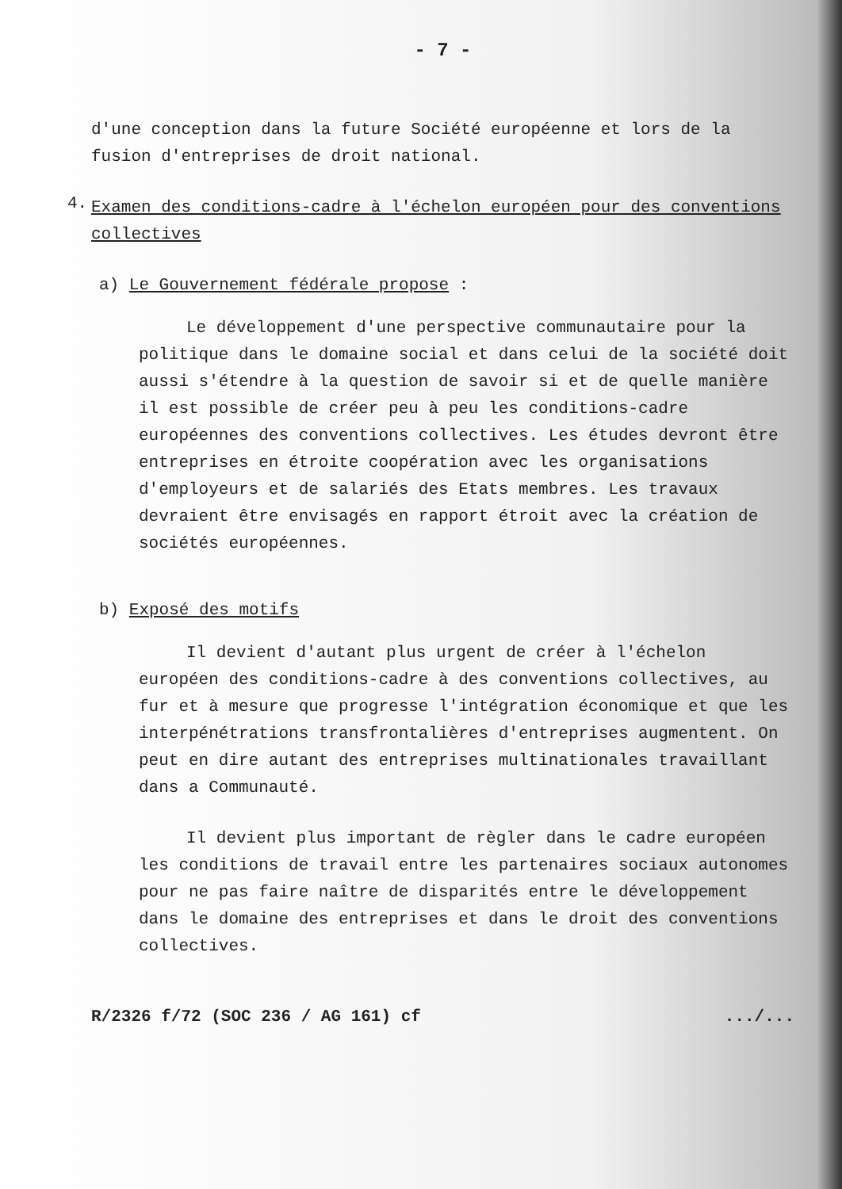- 7 -
d'une conception dans la future Société européenne et lors de la fusion d'entreprises de droit national.
4.
Examen des conditions-cadre à l'échelon européen pour des conventions collectives
a) Le Gouvernement fédérale propose :
Le développement d'une perspective communautaire pour la politique dans le domaine social et dans celui de la société doit aussi s'étendre à la question de savoir si et de quelle manière il est possible de créer peu à peu les conditions-cadre européennes des conventions collectives. Les études devront être entreprises en étroite coopération avec les organisations d'employeurs et de salariés des Etats membres. Les travaux devraient être envisagés en rapport étroit avec la création de sociétés européennes.
b) Exposé des motifs
Il devient d'autant plus urgent de créer à l'échelon européen des conditions-cadre à des conventions collectives, au fur et à mesure que progresse l'intégration économique et que les interpénétrations transfrontalières d'entreprises augmentent. On peut en dire autant des entreprises multinationales travaillant dans a Communauté.
Il devient plus important de règler dans le cadre européen les conditions de travail entre les partenaires sociaux autonomes pour ne pas faire naître de disparités entre le développement dans le domaine des entreprises et dans le droit des conventions collectives.
R/2326 f/72 (SOC 236 / AG 161) cf.../...